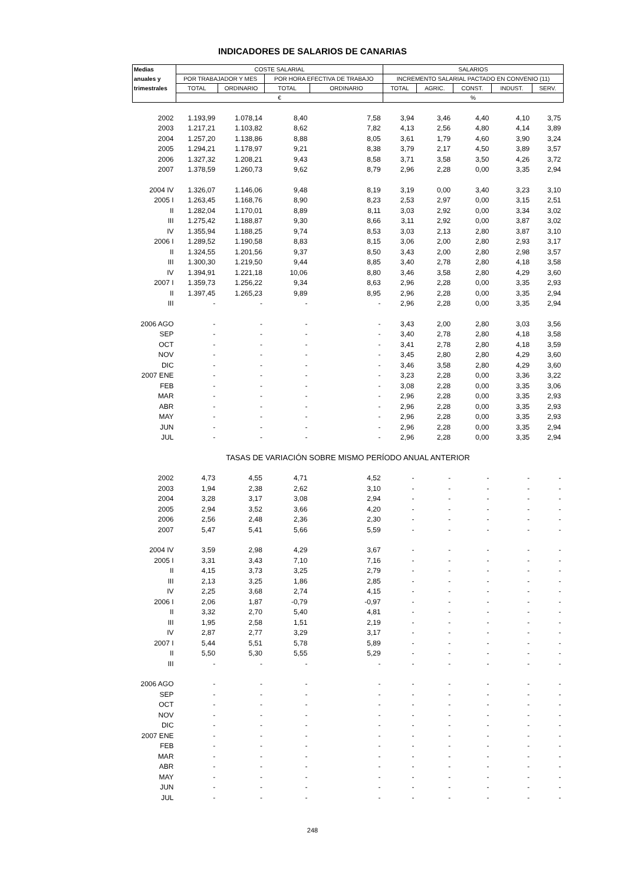INDICADORES DE SALARIOS DE CANARIAS
| Medias | COSTE SALARIAL | | | | SALARIOS | | | | |
| --- | --- | --- | --- | --- | --- | --- | --- | --- | --- |
| anuales y | POR TRABAJADOR Y MES | | POR HORA EFECTIVA DE TRABAJO | | INCREMENTO SALARIAL PACTADO EN CONVENIO (11) | | | | |
| trimestrales | TOTAL | ORDINARIO | TOTAL | ORDINARIO | TOTAL | AGRIC. | CONST. | INDUST. | SERV. |
| | € | | | | % | | | | |
| 2002 | 1.193,99 | 1.078,14 | 8,40 | 7,58 | 3,94 | 3,46 | 4,40 | 4,10 | 3,75 |
| 2003 | 1.217,21 | 1.103,82 | 8,62 | 7,82 | 4,13 | 2,56 | 4,80 | 4,14 | 3,89 |
| 2004 | 1.257,20 | 1.138,86 | 8,88 | 8,05 | 3,61 | 1,79 | 4,60 | 3,90 | 3,24 |
| 2005 | 1.294,21 | 1.178,97 | 9,21 | 8,38 | 3,79 | 2,17 | 4,50 | 3,89 | 3,57 |
| 2006 | 1.327,32 | 1.208,21 | 9,43 | 8,58 | 3,71 | 3,58 | 3,50 | 4,26 | 3,72 |
| 2007 | 1.378,59 | 1.260,73 | 9,62 | 8,79 | 2,96 | 2,28 | 0,00 | 3,35 | 2,94 |
| 2004 IV | 1.326,07 | 1.146,06 | 9,48 | 8,19 | 3,19 | 0,00 | 3,40 | 3,23 | 3,10 |
| 2005 I | 1.263,45 | 1.168,76 | 8,90 | 8,23 | 2,53 | 2,97 | 0,00 | 3,15 | 2,51 |
| II | 1.282,04 | 1.170,01 | 8,89 | 8,11 | 3,03 | 2,92 | 0,00 | 3,34 | 3,02 |
| III | 1.275,42 | 1.188,87 | 9,30 | 8,66 | 3,11 | 2,92 | 0,00 | 3,87 | 3,02 |
| IV | 1.355,94 | 1.188,25 | 9,74 | 8,53 | 3,03 | 2,13 | 2,80 | 3,87 | 3,10 |
| 2006 I | 1.289,52 | 1.190,58 | 8,83 | 8,15 | 3,06 | 2,00 | 2,80 | 2,93 | 3,17 |
| II | 1.324,55 | 1.201,56 | 9,37 | 8,50 | 3,43 | 2,00 | 2,80 | 2,98 | 3,57 |
| III | 1.300,30 | 1.219,50 | 9,44 | 8,85 | 3,40 | 2,78 | 2,80 | 4,18 | 3,58 |
| IV | 1.394,91 | 1.221,18 | 10,06 | 8,80 | 3,46 | 3,58 | 2,80 | 4,29 | 3,60 |
| 2007 I | 1.359,73 | 1.256,22 | 9,34 | 8,63 | 2,96 | 2,28 | 0,00 | 3,35 | 2,93 |
| II | 1.397,45 | 1.265,23 | 9,89 | 8,95 | 2,96 | 2,28 | 0,00 | 3,35 | 2,94 |
| III | - | - | - | - | 2,96 | 2,28 | 0,00 | 3,35 | 2,94 |
| 2006 AGO | - | - | - | - | 3,43 | 2,00 | 2,80 | 3,03 | 3,56 |
| SEP | - | - | - | - | 3,40 | 2,78 | 2,80 | 4,18 | 3,58 |
| OCT | - | - | - | - | 3,41 | 2,78 | 2,80 | 4,18 | 3,59 |
| NOV | - | - | - | - | 3,45 | 2,80 | 2,80 | 4,29 | 3,60 |
| DIC | - | - | - | - | 3,46 | 3,58 | 2,80 | 4,29 | 3,60 |
| 2007 ENE | - | - | - | - | 3,23 | 2,28 | 0,00 | 3,36 | 3,22 |
| FEB | - | - | - | - | 3,08 | 2,28 | 0,00 | 3,35 | 3,06 |
| MAR | - | - | - | - | 2,96 | 2,28 | 0,00 | 3,35 | 2,93 |
| ABR | - | - | - | - | 2,96 | 2,28 | 0,00 | 3,35 | 2,93 |
| MAY | - | - | - | - | 2,96 | 2,28 | 0,00 | 3,35 | 2,93 |
| JUN | - | - | - | - | 2,96 | 2,28 | 0,00 | 3,35 | 2,94 |
| JUL | - | - | - | - | 2,96 | 2,28 | 0,00 | 3,35 | 2,94 |
| TASAS DE VARIACIÓN SOBRE MISMO PERÍODO ANUAL ANTERIOR | | | | | | | | | |
| 2002 | 4,73 | 4,55 | 4,71 | 4,52 | - | - | - | - | - |
| 2003 | 1,94 | 2,38 | 2,62 | 3,10 | - | - | - | - | - |
| 2004 | 3,28 | 3,17 | 3,08 | 2,94 | - | - | - | - | - |
| 2005 | 2,94 | 3,52 | 3,66 | 4,20 | - | - | - | - | - |
| 2006 | 2,56 | 2,48 | 2,36 | 2,30 | - | - | - | - | - |
| 2007 | 5,47 | 5,41 | 5,66 | 5,59 | - | - | - | - | - |
| 2004 IV | 3,59 | 2,98 | 4,29 | 3,67 | - | - | - | - | - |
| 2005 I | 3,31 | 3,43 | 7,10 | 7,16 | - | - | - | - | - |
| II | 4,15 | 3,73 | 3,25 | 2,79 | - | - | - | - | - |
| III | 2,13 | 3,25 | 1,86 | 2,85 | - | - | - | - | - |
| IV | 2,25 | 3,68 | 2,74 | 4,15 | - | - | - | - | - |
| 2006 I | 2,06 | 1,87 | -0,79 | -0,97 | - | - | - | - | - |
| II | 3,32 | 2,70 | 5,40 | 4,81 | - | - | - | - | - |
| III | 1,95 | 2,58 | 1,51 | 2,19 | - | - | - | - | - |
| IV | 2,87 | 2,77 | 3,29 | 3,17 | - | - | - | - | - |
| 2007 I | 5,44 | 5,51 | 5,78 | 5,89 | - | - | - | - | - |
| II | 5,50 | 5,30 | 5,55 | 5,29 | - | - | - | - | - |
| III | - | - | - | - | - | - | - | - | - |
| 2006 AGO | - | - | - | - | - | - | - | - | - |
| SEP | - | - | - | - | - | - | - | - | - |
| OCT | - | - | - | - | - | - | - | - | - |
| NOV | - | - | - | - | - | - | - | - | - |
| DIC | - | - | - | - | - | - | - | - | - |
| 2007 ENE | - | - | - | - | - | - | - | - | - |
| FEB | - | - | - | - | - | - | - | - | - |
| MAR | - | - | - | - | - | - | - | - | - |
| ABR | - | - | - | - | - | - | - | - | - |
| MAY | - | - | - | - | - | - | - | - | - |
| JUN | - | - | - | - | - | - | - | - | - |
| JUL | - | - | - | - | - | - | - | - | - |
248